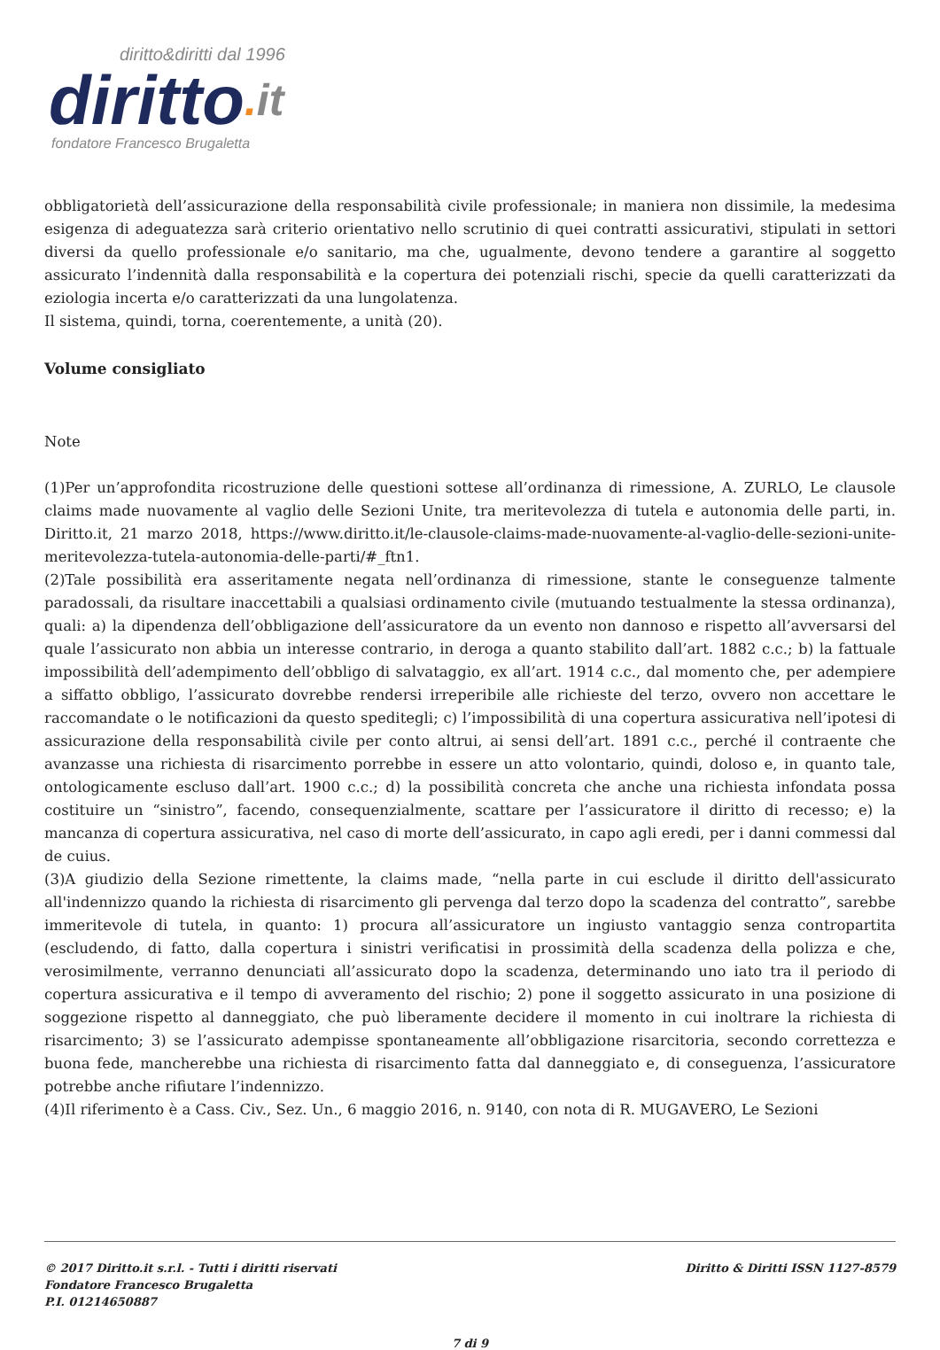diritto&diritti dal 1996
diritto. it
fondatore Francesco Brugaletta
obbligatorietà dell’assicurazione della responsabilità civile professionale; in maniera non dissimile, la medesima esigenza di adeguatezza sarà criterio orientativo nello scrutinio di quei contratti assicurativi, stipulati in settori diversi da quello professionale e/o sanitario, ma che, ugualmente, devono tendere a garantire al soggetto assicurato l’indennità dalla responsabilità e la copertura dei potenziali rischi, specie da quelli caratterizzati da eziologia incerta e/o caratterizzati da una lungolatenza.
Il sistema, quindi, torna, coerentemente, a unità (20).
Volume consigliato
Note
(1)Per un’approfondita ricostruzione delle questioni sottese all’ordinanza di rimessione, A. ZURLO, Le clausole claims made nuovamente al vaglio delle Sezioni Unite, tra meritevolezza di tutela e autonomia delle parti, in. Diritto.it, 21 marzo 2018, https://www.diritto.it/le-clausole-claims-made-nuovamente-al-vaglio-delle-sezioni-unite-meritevolezza-tutela-autonomia-delle-parti/#_ftn1.
(2)Tale possibilità era asseritamente negata nell’ordinanza di rimessione, stante le conseguenze talmente paradossali, da risultare inaccettabili a qualsiasi ordinamento civile (mutuando testualmente la stessa ordinanza), quali: a) la dipendenza dell’obbligazione dell’assicuratore da un evento non dannoso e rispetto all’avversarsi del quale l’assicurato non abbia un interesse contrario, in deroga a quanto stabilito dall’art. 1882 c.c.; b) la fattuale impossibilità dell’adempimento dell’obbligo di salvataggio, ex all’art. 1914 c.c., dal momento che, per adempiere a siffatto obbligo, l’assicurato dovrebbe rendersi irreperibile alle richieste del terzo, ovvero non accettare le raccomandate o le notificazioni da questo speditegli; c) l’impossibilità di una copertura assicurativa nell’ipotesi di assicurazione della responsabilità civile per conto altrui, ai sensi dell’art. 1891 c.c., perché il contraente che avanzasse una richiesta di risarcimento porrebbe in essere un atto volontario, quindi, doloso e, in quanto tale, ontologicamente escluso dall’art. 1900 c.c.; d) la possibilità concreta che anche una richiesta infondata possa costituire un “sinistro”, facendo, consequenzialmente, scattare per l’assicuratore il diritto di recesso; e) la mancanza di copertura assicurativa, nel caso di morte dell’assicurato, in capo agli eredi, per i danni commessi dal de cuius.
(3)A giudizio della Sezione rimettente, la claims made, “nella parte in cui esclude il diritto dell'assicurato all'indennizzo quando la richiesta di risarcimento gli pervenga dal terzo dopo la scadenza del contratto”, sarebbe immeritevole di tutela, in quanto: 1) procura all’assicuratore un ingiusto vantaggio senza contropartita (escludendo, di fatto, dalla copertura i sinistri verificatisi in prossimità della scadenza della polizza e che, verosimilmente, verranno denunciati all’assicurato dopo la scadenza, determinando uno iato tra il periodo di copertura assicurativa e il tempo di avveramento del rischio; 2) pone il soggetto assicurato in una posizione di soggezione rispetto al danneggiato, che può liberamente decidere il momento in cui inoltrare la richiesta di risarcimento; 3) se l’assicurato adempisse spontaneamente all’obbligazione risarcitoria, secondo correttezza e buona fede, mancherebbe una richiesta di risarcimento fatta dal danneggiato e, di conseguenza, l’assicuratore potrebbe anche rifiutare l’indennizzo.
(4)Il riferimento è a Cass. Civ., Sez. Un., 6 maggio 2016, n. 9140, con nota di R. MUGAVERO, Le Sezioni
© 2017 Diritto.it s.r.l. - Tutti i diritti riservati
Fondatore Francesco Brugaletta
P.I. 01214650887
Diritto & Diritti ISSN 1127-8579
7 di 9